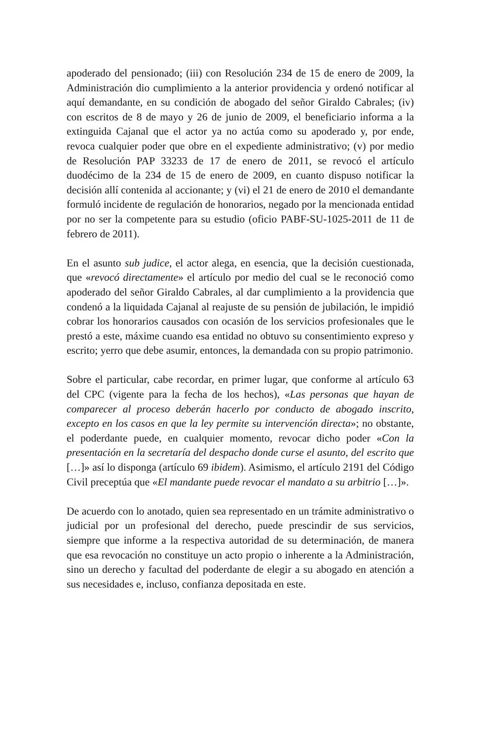apoderado del pensionado; (iii) con Resolución 234 de 15 de enero de 2009, la Administración dio cumplimiento a la anterior providencia y ordenó notificar al aquí demandante, en su condición de abogado del señor Giraldo Cabrales; (iv) con escritos de 8 de mayo y 26 de junio de 2009, el beneficiario informa a la extinguida Cajanal que el actor ya no actúa como su apoderado y, por ende, revoca cualquier poder que obre en el expediente administrativo; (v) por medio de Resolución PAP 33233 de 17 de enero de 2011, se revocó el artículo duodécimo de la 234 de 15 de enero de 2009, en cuanto dispuso notificar la decisión allí contenida al accionante; y (vi) el 21 de enero de 2010 el demandante formuló incidente de regulación de honorarios, negado por la mencionada entidad por no ser la competente para su estudio (oficio PABF-SU-1025-2011 de 11 de febrero de 2011).
En el asunto sub judice, el actor alega, en esencia, que la decisión cuestionada, que «revocó directamente» el artículo por medio del cual se le reconoció como apoderado del señor Giraldo Cabrales, al dar cumplimiento a la providencia que condenó a la liquidada Cajanal al reajuste de su pensión de jubilación, le impidió cobrar los honorarios causados con ocasión de los servicios profesionales que le prestó a este, máxime cuando esa entidad no obtuvo su consentimiento expreso y escrito; yerro que debe asumir, entonces, la demandada con su propio patrimonio.
Sobre el particular, cabe recordar, en primer lugar, que conforme al artículo 63 del CPC (vigente para la fecha de los hechos), «Las personas que hayan de comparecer al proceso deberán hacerlo por conducto de abogado inscrito, excepto en los casos en que la ley permite su intervención directa»; no obstante, el poderdante puede, en cualquier momento, revocar dicho poder «Con la presentación en la secretaría del despacho donde curse el asunto, del escrito que […]» así lo disponga (artículo 69 ibidem). Asimismo, el artículo 2191 del Código Civil preceptúa que «El mandante puede revocar el mandato a su arbitrio […]».
De acuerdo con lo anotado, quien sea representado en un trámite administrativo o judicial por un profesional del derecho, puede prescindir de sus servicios, siempre que informe a la respectiva autoridad de su determinación, de manera que esa revocación no constituye un acto propio o inherente a la Administración, sino un derecho y facultad del poderdante de elegir a su abogado en atención a sus necesidades e, incluso, confianza depositada en este.